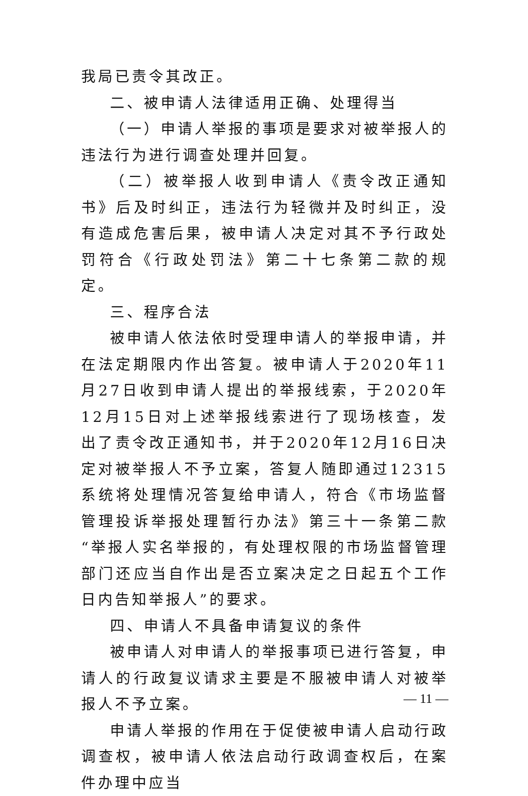我局已责令其改正。
二、被申请人法律适用正确、处理得当
（一）申请人举报的事项是要求对被举报人的违法行为进行调查处理并回复。
（二）被举报人收到申请人《责令改正通知书》后及时纠正，违法行为轻微并及时纠正，没有造成危害后果，被申请人决定对其不予行政处罚符合《行政处罚法》第二十七条第二款的规定。
三、程序合法
被申请人依法依时受理申请人的举报申请，并在法定期限内作出答复。被申请人于2020年11月27日收到申请人提出的举报线索，于2020年12月15日对上述举报线索进行了现场核查，发出了责令改正通知书，并于2020年12月16日决定对被举报人不予立案，答复人随即通过12315系统将处理情况答复给申请人，符合《市场监督管理投诉举报处理暂行办法》第三十一条第二款“举报人实名举报的，有处理权限的市场监督管理部门还应当自作出是否立案决定之日起五个工作日内告知举报人”的要求。
四、申请人不具备申请复议的条件
被申请人对申请人的举报事项已进行答复，申请人的行政复议请求主要是不服被申请人对被举报人不予立案。
申请人举报的作用在于促使被申请人启动行政调查权，被申请人依法启动行政调查权后，在案件办理中应当
— 11 —